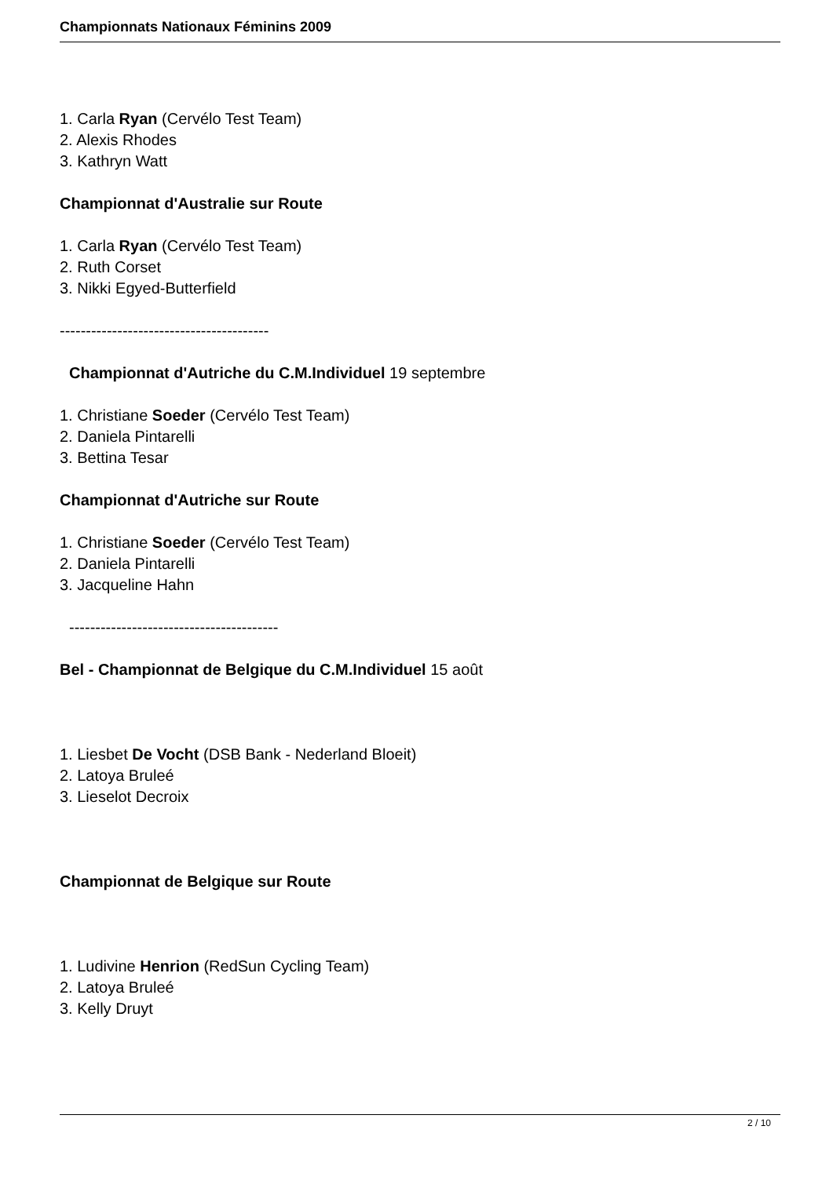Championnats Nationaux Féminins 2009
1. Carla Ryan (Cervélo Test Team)
2. Alexis Rhodes
3. Kathryn Watt
Championnat d'Australie sur Route
1. Carla Ryan (Cervélo Test Team)
2. Ruth Corset
3. Nikki Egyed-Butterfield
----------------------------------------
Championnat d'Autriche du C.M.Individuel 19 septembre
1. Christiane Soeder (Cervélo Test Team)
2. Daniela Pintarelli
3. Bettina Tesar
Championnat d'Autriche sur Route
1. Christiane Soeder (Cervélo Test Team)
2. Daniela Pintarelli
3. Jacqueline Hahn
----------------------------------------
Bel - Championnat de Belgique du C.M.Individuel 15 août
1. Liesbet De Vocht (DSB Bank - Nederland Bloeit)
2. Latoya Bruleé
3. Lieselot Decroix
Championnat de Belgique sur Route
1. Ludivine Henrion (RedSun Cycling Team)
2. Latoya Bruleé
3. Kelly Druyt
2 / 10